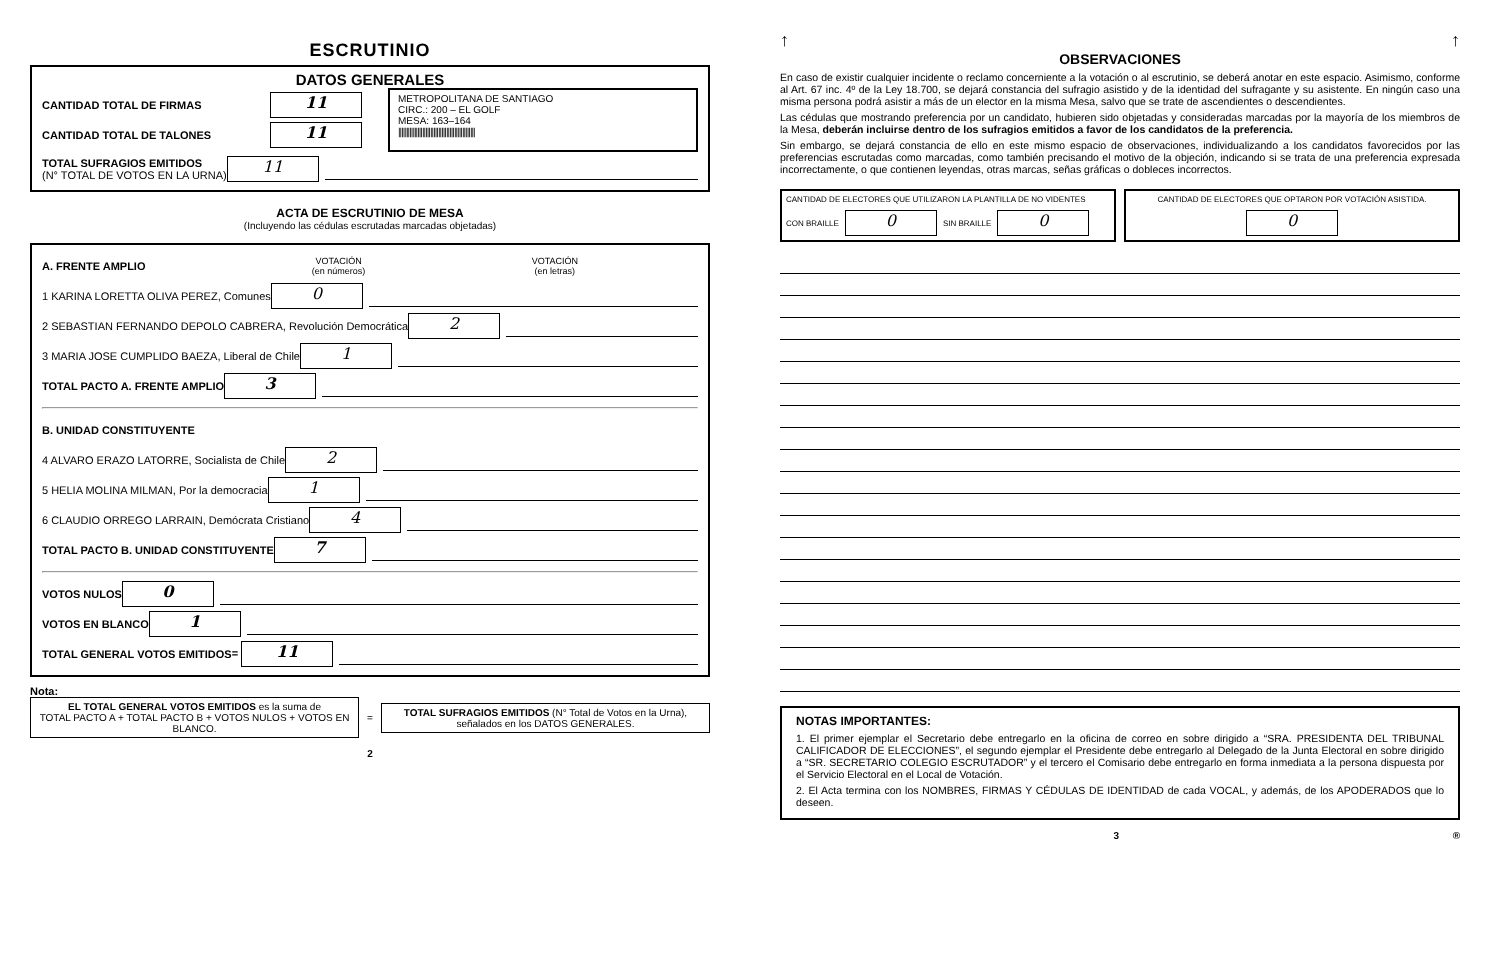ESCRUTINIO
DATOS GENERALES
CANTIDAD TOTAL DE FIRMAS 11
CANTIDAD TOTAL DE TALONES 11
METROPOLITANA DE SANTIAGO
CIRC.: 200 – EL GOLF
MESA: 163–164
||||||||||||||||||||||||||||||||||||||||||||||||
TOTAL SUFRAGIOS EMITIDOS
(N° TOTAL DE VOTOS EN LA URNA) 11
ACTA DE ESCRUTINIO DE MESA
(Incluyendo las cédulas escrutadas marcadas objetadas)
A. FRENTE AMPLIO VOTACIÓN
(en números) VOTACIÓN
(en letras)
1 KARINA LORETTA OLIVA PEREZ, Comunes 0
2 SEBASTIAN FERNANDO DEPOLO CABRERA, Revolución Democrática 2
3 MARIA JOSE CUMPLIDO BAEZA, Liberal de Chile 1
TOTAL PACTO A. FRENTE AMPLIO 3
B. UNIDAD CONSTITUYENTE
4 ALVARO ERAZO LATORRE, Socialista de Chile 2
5 HELIA MOLINA MILMAN, Por la democracia 1
6 CLAUDIO ORREGO LARRAIN, Demócrata Cristiano 4
TOTAL PACTO B. UNIDAD CONSTITUYENTE 7
VOTOS NULOS 0
VOTOS EN BLANCO 1
TOTAL GENERAL VOTOS EMITIDOS = 11
Nota:
EL TOTAL GENERAL VOTOS EMITIDOS es la suma de
TOTAL PACTO A + TOTAL PACTO B + VOTOS NULOS + VOTOS EN BLANCO.
=
TOTAL SUFRAGIOS EMITIDOS (N° Total de Votos en la Urna),
señalados en los DATOS GENERALES.
2
↑ ↑
OBSERVACIONES
En caso de existir cualquier incidente o reclamo concerniente a la votación o al escrutinio, se deberá anotar en este espacio. Asimismo, conforme al Art. 67 inc. 4º de la Ley 18.700, se dejará constancia del sufragio asistido y de la identidad del sufragante y su asistente. En ningún caso una misma persona podrá asistir a más de un elector en la misma Mesa, salvo que se trate de ascendientes o descendientes.
Las cédulas que mostrando preferencia por un candidato, hubieren sido objetadas y consideradas marcadas por la mayoría de los miembros de la Mesa, deberán incluirse dentro de los sufragios emitidos a favor de los candidatos de la preferencia.
Sin embargo, se dejará constancia de ello en este mismo espacio de observaciones, individualizando a los candidatos favorecidos por las preferencias escrutadas como marcadas, como también precisando el motivo de la objeción, indicando si se trata de una preferencia expresada incorrectamente, o que contienen leyendas, otras marcas, señas gráficas o dobleces incorrectos.
CANTIDAD DE ELECTORES QUE UTILIZARON LA PLANTILLA DE NO VIDENTES
CON BRAILLE 0 SIN BRAILLE 0
CANTIDAD DE ELECTORES QUE OPTARON POR VOTACIÓN ASISTIDA.
0
NOTAS IMPORTANTES:
1. El primer ejemplar el Secretario debe entregarlo en la oficina de correo en sobre dirigido a “SRA. PRESIDENTA DEL TRIBUNAL CALIFICADOR DE ELECCIONES”, el segundo ejemplar el Presidente debe entregarlo al Delegado de la Junta Electoral en sobre dirigido a “SR. SECRETARIO COLEGIO ESCRUTADOR” y el tercero el Comisario debe entregarlo en forma inmediata a la persona dispuesta por el Servicio Electoral en el Local de Votación.
2. El Acta termina con los NOMBRES, FIRMAS Y CÉDULAS DE IDENTIDAD de cada VOCAL, y además, de los APODERADOS que lo deseen.
3 ®